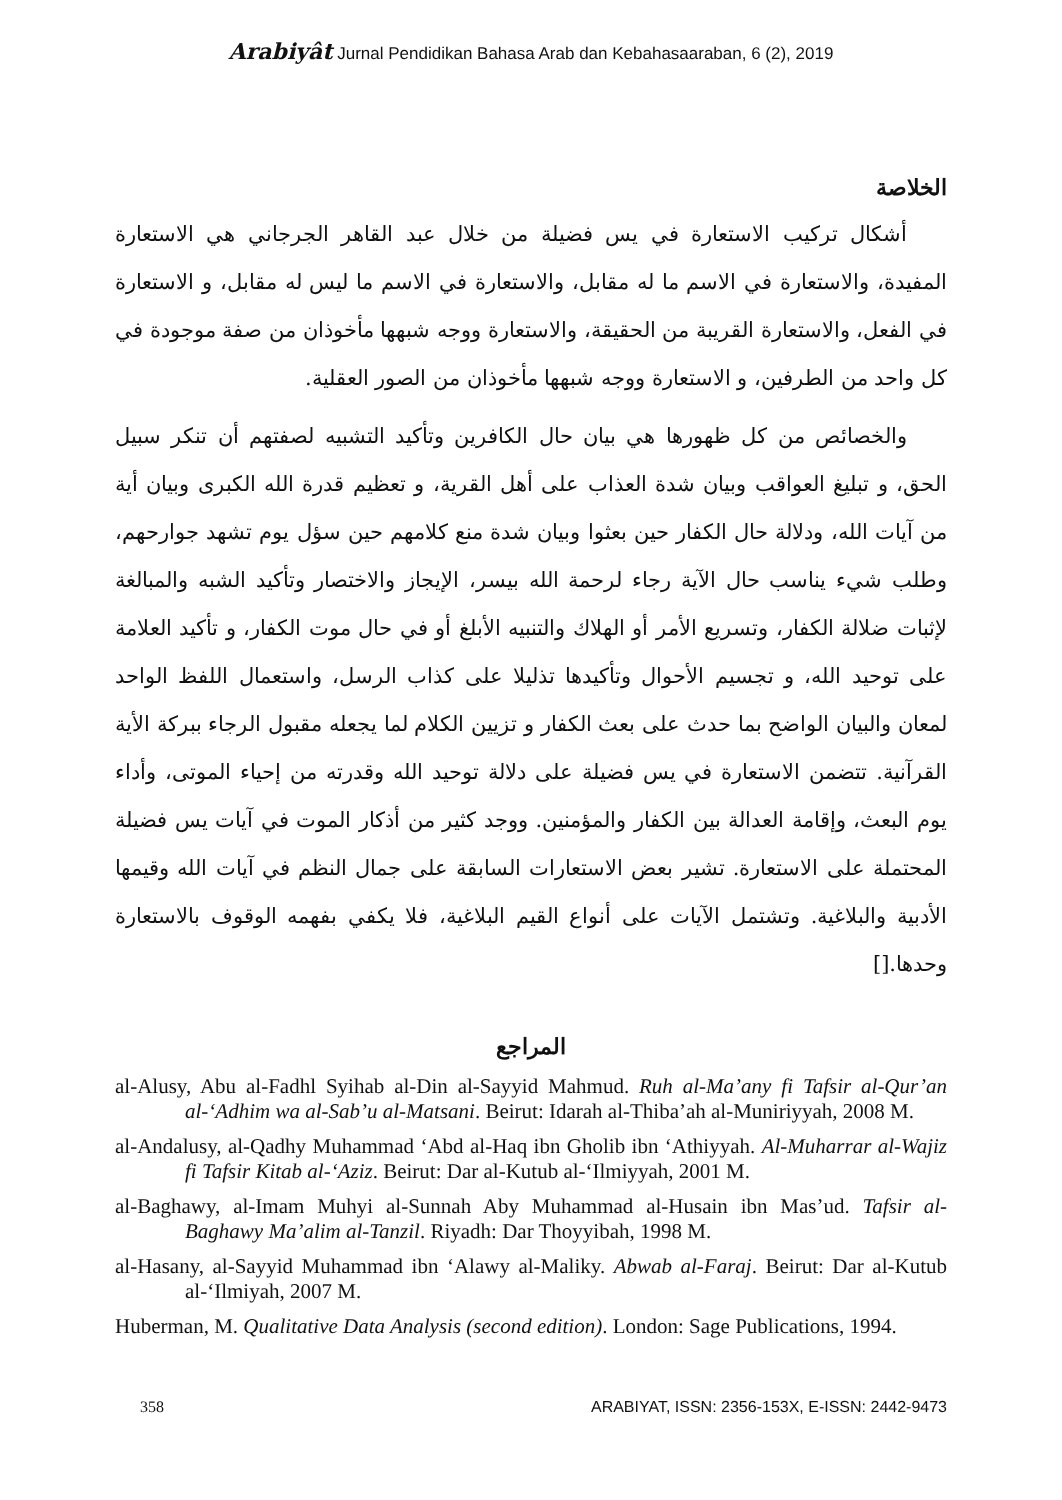Arabiyât Jurnal Pendidikan Bahasa Arab dan Kebahasaaraban, 6 (2), 2019
الخلاصة
أشكال تركيب الاستعارة في يس فضيلة من خلال عبد القاهر الجرجاني هي الاستعارة المفيدة، والاستعارة في الاسم ما له مقابل، والاستعارة في الاسم ما ليس له مقابل، و الاستعارة في الفعل، والاستعارة القريبة من الحقيقة، والاستعارة ووجه شبهها مأخوذان من صفة موجودة في كل واحد من الطرفين، و الاستعارة ووجه شبهها مأخوذان من الصور العقلية.
والخصائص من كل ظهورها هي بيان حال الكافرين وتأكيد التشبيه لصفتهم أن تنكر سبيل الحق، و تبليغ العواقب وبيان شدة العذاب على أهل القرية، و تعظيم قدرة الله الكبرى وبيان أية من آيات الله، ودلالة حال الكفار حين بعثوا وبيان شدة منع كلامهم حين سؤل يوم تشهد جوارحهم، وطلب شيء يناسب حال الآية رجاء لرحمة الله بيسر، الإيجاز والاختصار وتأكيد الشبه والمبالغة لإثبات ضلالة الكفار، وتسريع الأمر أو الهلاك والتنبيه الأبلغ أو في حال موت الكفار، و تأكيد العلامة على توحيد الله، و تجسيم الأحوال وتأكيدها تذليلا على كذاب الرسل، واستعمال اللفظ الواحد لمعان والبيان الواضح بما حدث على بعث الكفار و تزيين الكلام لما يجعله مقبول الرجاء ببركة الأية القرآنية. تتضمن الاستعارة في يس فضيلة على دلالة توحيد الله وقدرته من إحياء الموتى، وأداء يوم البعث، وإقامة العدالة بين الكفار والمؤمنين. ووجد كثير من أذكار الموت في آيات يس فضيلة المحتملة على الاستعارة. تشير بعض الاستعارات السابقة على جمال النظم في آيات الله وقيمها الأدبية والبلاغية. وتشتمل الآيات على أنواع القيم البلاغية، فلا يكفي بفهمه الوقوف بالاستعارة وحدها.[]
المراجع
al-Alusy, Abu al-Fadhl Syihab al-Din al-Sayyid Mahmud. Ruh al-Ma’any fi Tafsir al-Qur’an al-‘Adhim wa al-Sab’u al-Matsani. Beirut: Idarah al-Thiba’ah al-Muniriyyah, 2008 M.
al-Andalusy, al-Qadhy Muhammad ‘Abd al-Haq ibn Gholib ibn ‘Athiyyah. Al-Muharrar al-Wajiz fi Tafsir Kitab al-‘Aziz. Beirut: Dar al-Kutub al-‘Ilmiyyah, 2001 M.
al-Baghawy, al-Imam Muhyi al-Sunnah Aby Muhammad al-Husain ibn Mas’ud. Tafsir al-Baghawy Ma’alim al-Tanzil. Riyadh: Dar Thoyyibah, 1998 M.
al-Hasany, al-Sayyid Muhammad ibn ‘Alawy al-Maliky. Abwab al-Faraj. Beirut: Dar al-Kutub al-‘Ilmiyah, 2007 M.
Huberman, M. Qualitative Data Analysis (second edition). London: Sage Publications, 1994.
358 ARABIYAT, ISSN: 2356-153X, E-ISSN: 2442-9473